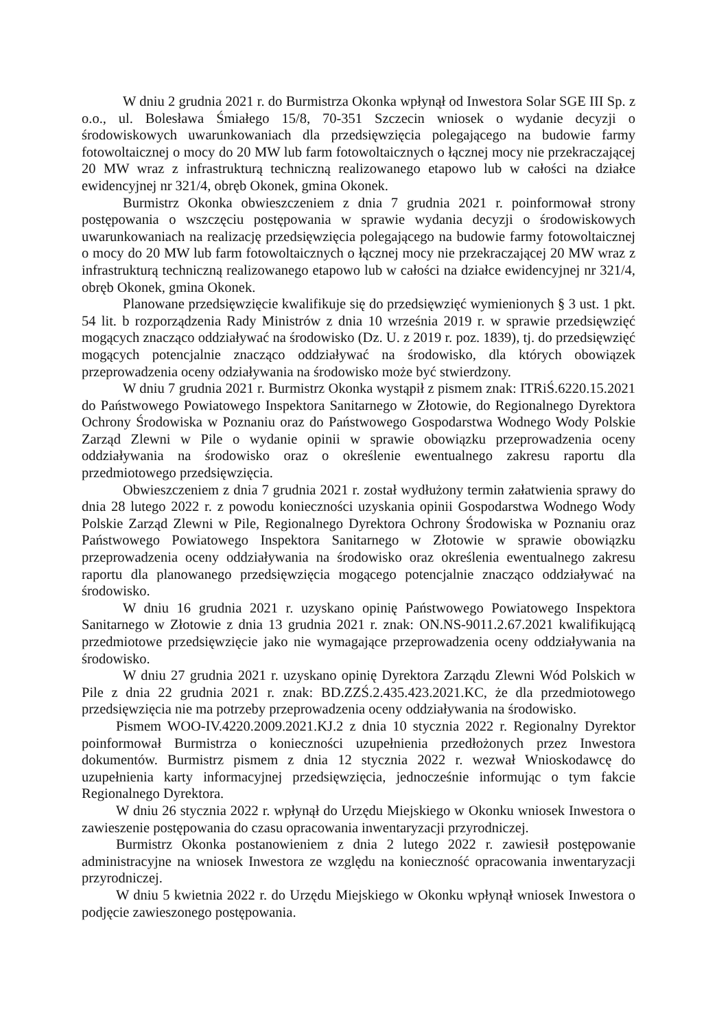W dniu 2 grudnia 2021 r. do Burmistrza Okonka wpłynął od Inwestora Solar SGE III Sp. z o.o., ul. Bolesława Śmiałego 15/8, 70-351 Szczecin wniosek o wydanie decyzji o środowiskowych uwarunkowaniach dla przedsięwzięcia polegającego na budowie farmy fotowoltaicznej o mocy do 20 MW lub farm fotowoltaicznych o łącznej mocy nie przekraczającej 20 MW wraz z infrastrukturą techniczną realizowanego etapowo lub w całości na działce ewidencyjnej nr 321/4, obręb Okonek, gmina Okonek.
Burmistrz Okonka obwieszczeniem z dnia 7 grudnia 2021 r. poinformował strony postępowania o wszczęciu postępowania w sprawie wydania decyzji o środowiskowych uwarunkowaniach na realizację przedsięwzięcia polegającego na budowie farmy fotowoltaicznej o mocy do 20 MW lub farm fotowoltaicznych o łącznej mocy nie przekraczającej 20 MW wraz z infrastrukturą techniczną realizowanego etapowo lub w całości na działce ewidencyjnej nr 321/4, obręb Okonek, gmina Okonek.
Planowane przedsięwzięcie kwalifikuje się do przedsięwzięć wymienionych § 3 ust. 1 pkt. 54 lit. b rozporządzenia Rady Ministrów z dnia 10 września 2019 r. w sprawie przedsięwzięć mogących znacząco oddziaływać na środowisko (Dz. U. z 2019 r. poz. 1839), tj. do przedsięwzięć mogących potencjalnie znacząco oddziaływać na środowisko, dla których obowiązek przeprowadzenia oceny odziaływania na środowisko może być stwierdzony.
W dniu 7 grudnia 2021 r. Burmistrz Okonka wystąpił z pismem znak: ITRiŚ.6220.15.2021 do Państwowego Powiatowego Inspektora Sanitarnego w Złotowie, do Regionalnego Dyrektora Ochrony Środowiska w Poznaniu oraz do Państwowego Gospodarstwa Wodnego Wody Polskie Zarząd Zlewni w Pile o wydanie opinii w sprawie obowiązku przeprowadzenia oceny oddziaływania na środowisko oraz o określenie ewentualnego zakresu raportu dla przedmiotowego przedsięwzięcia.
Obwieszczeniem z dnia 7 grudnia 2021 r. został wydłużony termin załatwienia sprawy do dnia 28 lutego 2022 r. z powodu konieczności uzyskania opinii Gospodarstwa Wodnego Wody Polskie Zarząd Zlewni w Pile, Regionalnego Dyrektora Ochrony Środowiska w Poznaniu oraz Państwowego Powiatowego Inspektora Sanitarnego w Złotowie w sprawie obowiązku przeprowadzenia oceny oddziaływania na środowisko oraz określenia ewentualnego zakresu raportu dla planowanego przedsięwzięcia mogącego potencjalnie znacząco oddziaływać na środowisko.
W dniu 16 grudnia 2021 r. uzyskano opinię Państwowego Powiatowego Inspektora Sanitarnego w Złotowie z dnia 13 grudnia 2021 r. znak: ON.NS-9011.2.67.2021 kwalifikującą przedmiotowe przedsięwzięcie jako nie wymagające przeprowadzenia oceny oddziaływania na środowisko.
W dniu 27 grudnia 2021 r. uzyskano opinię Dyrektora Zarządu Zlewni Wód Polskich w Pile z dnia 22 grudnia 2021 r. znak: BD.ZZŚ.2.435.423.2021.KC, że dla przedmiotowego przedsięwzięcia nie ma potrzeby przeprowadzenia oceny oddziaływania na środowisko.
Pismem WOO-IV.4220.2009.2021.KJ.2 z dnia 10 stycznia 2022 r. Regionalny Dyrektor poinformował Burmistrza o konieczności uzupełnienia przedłożonych przez Inwestora dokumentów. Burmistrz pismem z dnia 12 stycznia 2022 r. wezwał Wnioskodawcę do uzupełnienia karty informacyjnej przedsięwzięcia, jednocześnie informując o tym fakcie Regionalnego Dyrektora.
W dniu 26 stycznia 2022 r. wpłynął do Urzędu Miejskiego w Okonku wniosek Inwestora o zawieszenie postępowania do czasu opracowania inwentaryzacji przyrodniczej.
Burmistrz Okonka postanowieniem z dnia 2 lutego 2022 r. zawiesił postępowanie administracyjne na wniosek Inwestora ze względu na konieczność opracowania inwentaryzacji przyrodniczej.
W dniu 5 kwietnia 2022 r. do Urzędu Miejskiego w Okonku wpłynął wniosek Inwestora o podjęcie zawieszonego postępowania.